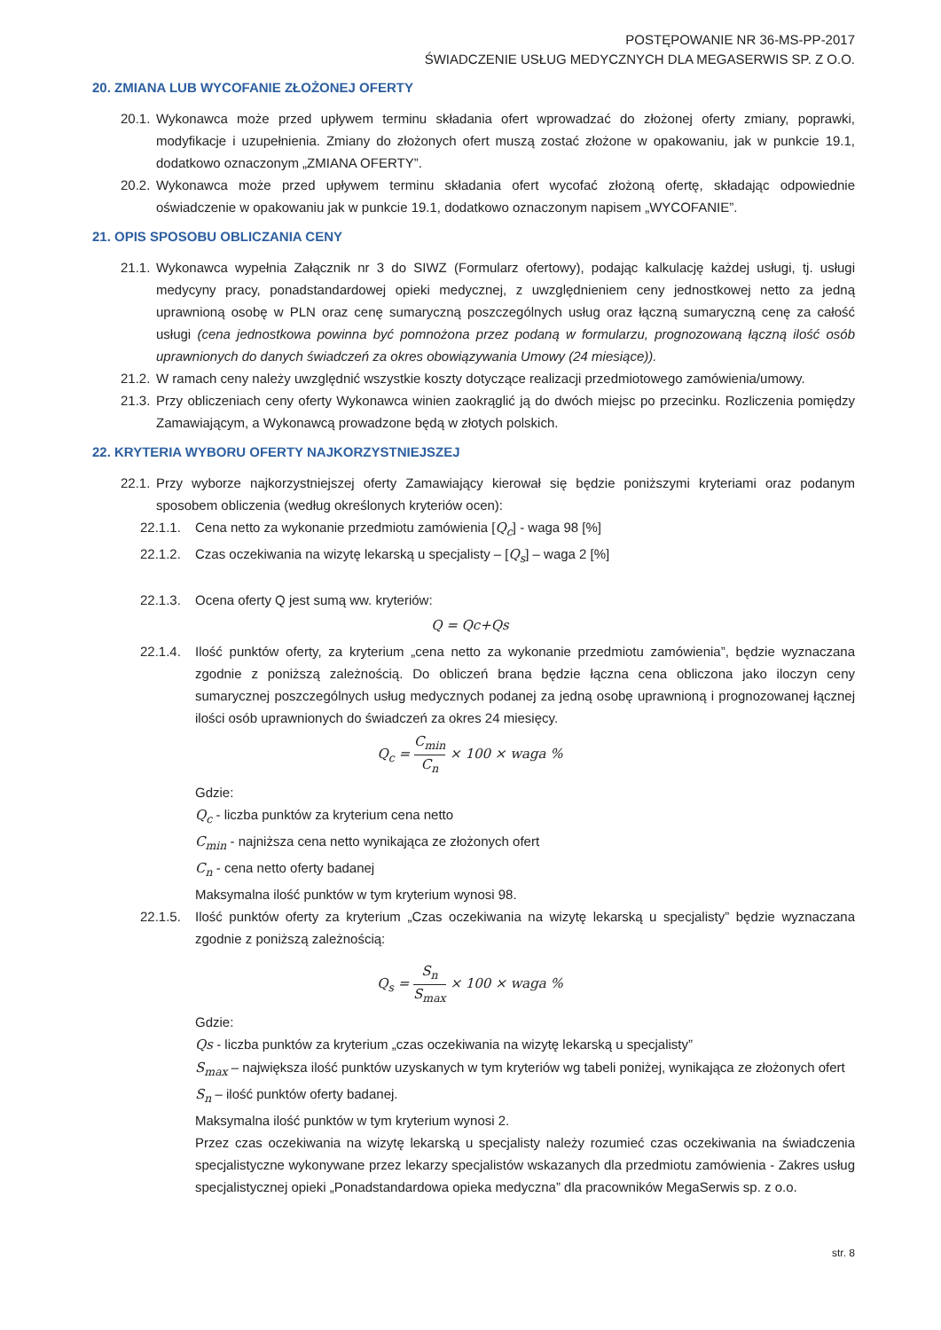POSTĘPOWANIE NR 36-MS-PP-2017
ŚWIADCZENIE USŁUG MEDYCZNYCH DLA MEGASERWIS SP. Z O.O.
20. ZMIANA LUB WYCOFANIE ZŁOŻONEJ OFERTY
20.1. Wykonawca może przed upływem terminu składania ofert wprowadzać do złożonej oferty zmiany, poprawki, modyfikacje i uzupełnienia. Zmiany do złożonych ofert muszą zostać złożone w opakowaniu, jak w punkcie 19.1, dodatkowo oznaczonym „ZMIANA OFERTY”.
20.2. Wykonawca może przed upływem terminu składania ofert wycofać złożoną ofertę, składając odpowiednie oświadczenie w opakowaniu jak w punkcie 19.1, dodatkowo oznaczonym napisem „WYCOFANIE”.
21. OPIS SPOSOBU OBLICZANIA CENY
21.1. Wykonawca wypełnia Załącznik nr 3 do SIWZ (Formularz ofertowy), podając kalkulację każdej usługi, tj. usługi medycyny pracy, ponadstandardowej opieki medycznej, z uwzględnieniem ceny jednostkowej netto za jedną uprawnioną osobę w PLN oraz cenę sumaryczną poszczególnych usług oraz łączną sumaryczną cenę za całość usługi (cena jednostkowa powinna być pomnożona przez podaną w formularzu, prognozowaną łączną ilość osób uprawnionych do danych świadczeń za okres obowiązywania Umowy (24 miesiące)).
21.2. W ramach ceny należy uwzględnić wszystkie koszty dotyczące realizacji przedmiotowego zamówienia/umowy.
21.3. Przy obliczeniach ceny oferty Wykonawca winien zaokrąglić ją do dwóch miejsc po przecinku. Rozliczenia pomiędzy Zamawiającym, a Wykonawcą prowadzone będą w złotych polskich.
22. KRYTERIA WYBORU OFERTY NAJKORZYSTNIEJSZEJ
22.1. Przy wyborze najkorzystniejszej oferty Zamawiający kierował się będzie poniższymi kryteriami oraz podanym sposobem obliczenia (według określonych kryteriów ocen):
22.1.1. Cena netto za wykonanie przedmiotu zamówienia [Q<sub>c</sub>] - waga 98 [%]
22.1.2. Czas oczekiwania na wizytę lekarską u specjalisty – [Q<sub>s</sub>] – waga 2 [%]
22.1.3. Ocena oferty Q jest sumą ww. kryteriów:
Q = Qc+Qs
22.1.4. Ilość punktów oferty, za kryterium „cena netto za wykonanie przedmiotu zamówienia”, będzie wyznaczana zgodnie z poniższą zależnością. Do obliczeń brana będzie łączna cena obliczona jako iloczyn ceny sumarycznej poszczególnych usług medycznych podanej za jedną osobę uprawnioną i prognozowanej łącznej ilości osób uprawnionych do świadczeń za okres 24 miesięcy.
Q<sub>c</sub> = C<sub>min</sub> C<sub>n</sub> × 100 × waga %
Gdzie:
Q<sub>c</sub> - liczba punktów za kryterium cena netto
C<sub>min</sub> - najniższa cena netto wynikająca ze złożonych ofert
C<sub>n</sub> - cena netto oferty badanej
Maksymalna ilość punktów w tym kryterium wynosi 98.
22.1.5. Ilość punktów oferty za kryterium „Czas oczekiwania na wizytę lekarską u specjalisty” będzie wyznaczana zgodnie z poniższą zależnością:
Q<sub>s</sub> = S<sub>n</sub> S<sub>max</sub> × 100 × waga %
Gdzie:
Qs - liczba punktów za kryterium „czas oczekiwania na wizytę lekarską u specjalisty”
S<sub>max</sub> – największa ilość punktów uzyskanych w tym kryteriów wg tabeli poniżej, wynikająca ze złożonych ofert
S<sub>n</sub> – ilość punktów oferty badanej.
Maksymalna ilość punktów w tym kryterium wynosi 2.
Przez czas oczekiwania na wizytę lekarską u specjalisty należy rozumieć czas oczekiwania na świadczenia specjalistyczne wykonywane przez lekarzy specjalistów wskazanych dla przedmiotu zamówienia - Zakres usług specjalistycznej opieki „Ponadstandardowa opieka medyczna” dla pracowników MegaSerwis sp. z o.o.
str. 8